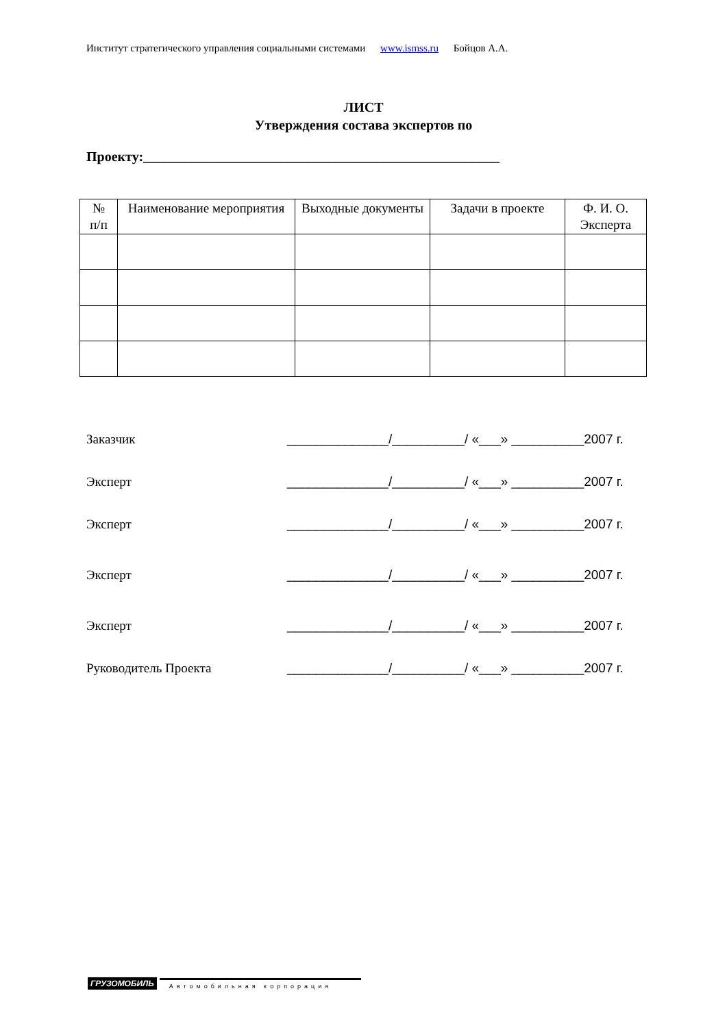Институт стратегического управления социальными системами www.ismss.ru Бойцов А.А.
ЛИСТ
Утверждения состава экспертов по
Проекту:____________________________________________________
| № п/п | Наименование мероприятия | Выходные документы | Задачи в проекте | Ф. И. О. Эксперта |
| --- | --- | --- | --- | --- |
Заказчик ______________/__________/ «___» __________2007 г.
Эксперт ______________/__________/ «___» __________2007 г.
Эксперт ______________/__________/ «___» __________2007 г.
Эксперт ______________/__________/ «___» __________2007 г.
Эксперт ______________/__________/ «___» __________2007 г.
Руководитель Проекта ______________/__________/ «___» __________2007 г.
ГРУЗОМОБИЛЬ Автомобильная корпорация